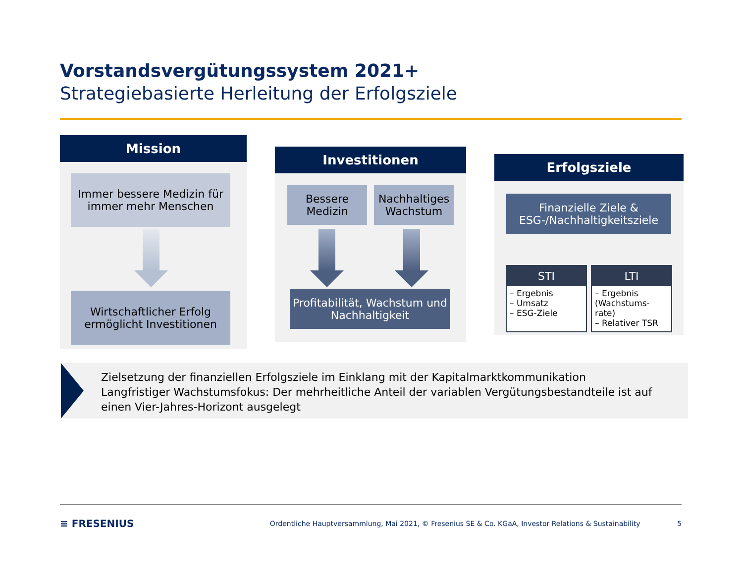Vorstandsvergütungssystem 2021+
Strategiebasierte Herleitung der Erfolgsziele
Mission
Immer bessere Medizin für immer mehr Menschen
Wirtschaftlicher Erfolg ermöglicht Investitionen
Investitionen
Bessere Medizin
Nachhaltiges Wachstum
Profitabilität, Wachstum und Nachhaltigkeit
Erfolgsziele
Finanzielle Ziele & ESG-/Nachhaltigkeitsziele
STI
– Ergebnis
– Umsatz
– ESG-Ziele
LTI
– Ergebnis (Wachstums-rate)
– Relativer TSR
Zielsetzung der finanziellen Erfolgsziele im Einklang mit der Kapitalmarktkommunikation
Langfristiger Wachstumsfokus: Der mehrheitliche Anteil der variablen Vergütungsbestandteile ist auf einen Vier-Jahres-Horizont ausgelegt
≡ FRESENIUS Ordentliche Hauptversammlung, Mai 2021, © Fresenius SE & Co. KGaA, Investor Relations & Sustainability 5